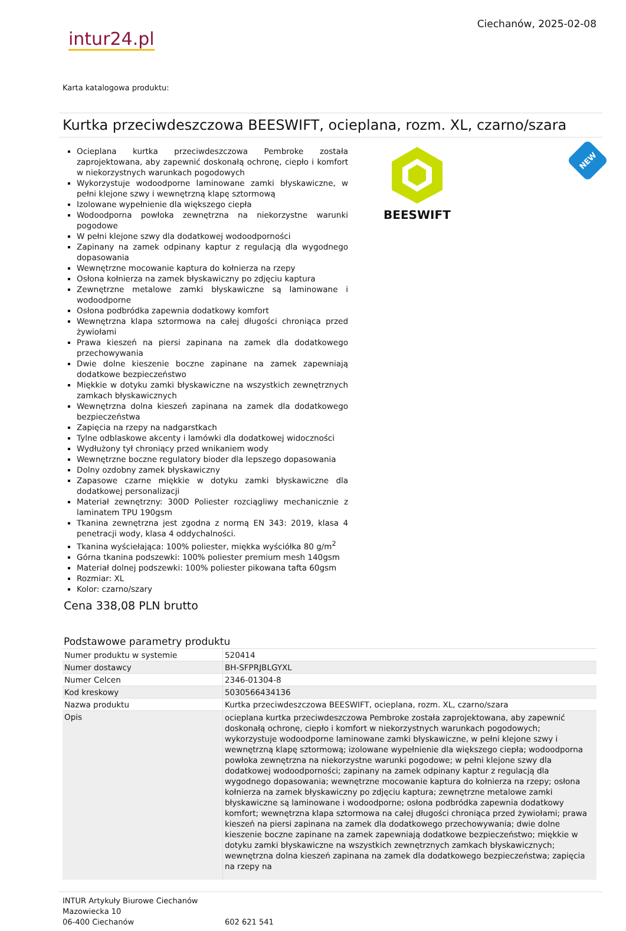intur24.pl
Ciechanów, 2025-02-08
Karta katalogowa produktu:
Kurtka przeciwdeszczowa BEESWIFT, ocieplana, rozm. XL, czarno/szara
Ocieplana kurtka przeciwdeszczowa Pembroke została zaprojektowana, aby zapewnić doskonałą ochronę, ciepło i komfort w niekorzystnych warunkach pogodowych
Wykorzystuje wodoodporne laminowane zamki błyskawiczne, w pełni klejone szwy i wewnętrzną klapę sztormową
Izolowane wypełnienie dla większego ciepła
Wodoodporna powłoka zewnętrzna na niekorzystne warunki pogodowe
W pełni klejone szwy dla dodatkowej wodoodporności
Zapinany na zamek odpinany kaptur z regulacją dla wygodnego dopasowania
Wewnętrzne mocowanie kaptura do kołnierza na rzepy
Osłona kołnierza na zamek błyskawiczny po zdjęciu kaptura
Zewnętrzne metalowe zamki błyskawiczne są laminowane i wodoodporne
Osłona podbródka zapewnia dodatkowy komfort
Wewnętrzna klapa sztormowa na całej długości chroniąca przed żywiołami
Prawa kieszeń na piersi zapinana na zamek dla dodatkowego przechowywania
Dwie dolne kieszenie boczne zapinane na zamek zapewniają dodatkowe bezpieczeństwo
Miękkie w dotyku zamki błyskawiczne na wszystkich zewnętrznych zamkach błyskawicznych
Wewnętrzna dolna kieszeń zapinana na zamek dla dodatkowego bezpieczeństwa
Zapięcia na rzepy na nadgarstkach
Tylne odblaskowe akcenty i lamówki dla dodatkowej widoczności
Wydłużony tył chroniący przed wnikaniem wody
Wewnętrzne boczne regulatory bioder dla lepszego dopasowania
Dolny ozdobny zamek błyskawiczny
Zapasowe czarne miękkie w dotyku zamki błyskawiczne dla dodatkowej personalizacji
Materiał zewnętrzny: 300D Poliester rozciągliwy mechanicznie z laminatem TPU 190gsm
Tkanina zewnętrzna jest zgodna z normą EN 343: 2019, klasa 4 penetracji wody, klasa 4 oddychalności.
Tkanina wyściełająca: 100% poliester, miękka wyściółka 80 g/m<sup>2</sup>
Górna tkanina podszewki: 100% poliester premium mesh 140gsm
Materiał dolnej podszewki: 100% poliester pikowana tafta 60gsm
Rozmiar: XL
Kolor: czarno/szary
BEESWIFT
NEW
Cena 338,08 PLN brutto
Podstawowe parametry produktu
| Numer produktu w systemie | 520414 |
| Numer dostawcy | BH-SFPRJBLGYXL |
| Numer Celcen | 2346-01304-8 |
| Kod kreskowy | 5030566434136 |
| Nazwa produktu | Kurtka przeciwdeszczowa BEESWIFT, ocieplana, rozm. XL, czarno/szara |
| Opis | ocieplana kurtka przeciwdeszczowa Pembroke została zaprojektowana, aby zapewnić doskonałą ochronę, ciepło i komfort w niekorzystnych warunkach pogodowych; wykorzystuje wodoodporne laminowane zamki błyskawiczne, w pełni klejone szwy i wewnętrzną klapę sztormową; izolowane wypełnienie dla większego ciepła; wodoodporna powłoka zewnętrzna na niekorzystne warunki pogodowe; w pełni klejone szwy dla dodatkowej wodoodporności; zapinany na zamek odpinany kaptur z regulacją dla wygodnego dopasowania; wewnętrzne mocowanie kaptura do kołnierza na rzepy; osłona kołnierza na zamek błyskawiczny po zdjęciu kaptura; zewnętrzne metalowe zamki błyskawiczne są laminowane i wodoodporne; osłona podbródka zapewnia dodatkowy komfort; wewnętrzna klapa sztormowa na całej długości chroniąca przed żywiołami; prawa kieszeń na piersi zapinana na zamek dla dodatkowego przechowywania; dwie dolne kieszenie boczne zapinane na zamek zapewniają dodatkowe bezpieczeństwo; miękkie w dotyku zamki błyskawiczne na wszystkich zewnętrznych zamkach błyskawicznych; wewnętrzna dolna kieszeń zapinana na zamek dla dodatkowego bezpieczeństwa; zapięcia na rzepy na |
INTUR Artykuły Biurowe Ciechanów
Mazowiecka 10
06-400 Ciechanów
602 621 541